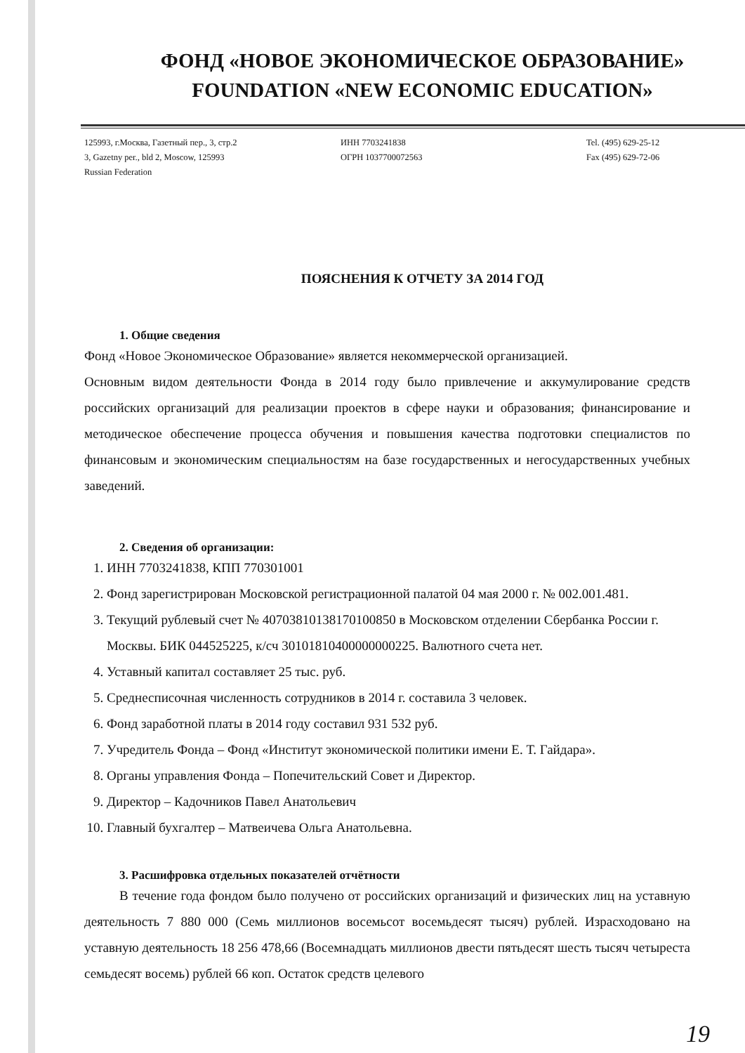ФОНД «НОВОЕ ЭКОНОМИЧЕСКОЕ ОБРАЗОВАНИЕ»
FOUNDATION «NEW ECONOMIC EDUCATION»
125993, г.Москва, Газетный пер., 3, стр.2
3, Gazetny per., bld 2, Moscow, 125993
Russian Federation
ИНН 7703241838
ОГРН 1037700072563
Tel. (495) 629-25-12
Fax (495) 629-72-06
ПОЯСНЕНИЯ К ОТЧЕТУ ЗА 2014 ГОД
1. Общие сведения
Фонд «Новое Экономическое Образование» является некоммерческой организацией.
Основным видом деятельности Фонда в 2014 году было привлечение и аккумулирование средств российских организаций для реализации проектов в сфере науки и образования; финансирование и методическое обеспечение процесса обучения и повышения качества подготовки специалистов по финансовым и экономическим специальностям на базе государственных и негосударственных учебных заведений.
2. Сведения об организации:
1. ИНН 7703241838, КПП 770301001
2. Фонд зарегистрирован Московской регистрационной палатой 04 мая 2000 г. № 002.001.481.
3. Текущий рублевый счет № 40703810138170100850 в Московском отделении Сбербанка России г. Москвы. БИК 044525225, к/сч 30101810400000000225. Валютного счета нет.
4. Уставный капитал составляет 25 тыс. руб.
5. Среднесписочная численность сотрудников в 2014 г. составила 3 человек.
6. Фонд заработной платы в 2014 году составил 931 532 руб.
7. Учредитель Фонда – Фонд «Институт экономической политики имени Е. Т. Гайдара».
8. Органы управления Фонда – Попечительский Совет и Директор.
9. Директор – Кадочников Павел Анатольевич
10. Главный бухгалтер – Матвеичева Ольга Анатольевна.
3. Расшифровка отдельных показателей отчётности
В течение года фондом было получено от российских организаций и физических лиц на уставную деятельность 7 880 000 (Семь миллионов восемьсот восемьдесят тысяч) рублей. Израсходовано на уставную деятельность 18 256 478,66 (Восемнадцать миллионов двести пятьдесят шесть тысяч четыреста семьдесят восемь) рублей 66 коп. Остаток средств целевого
19